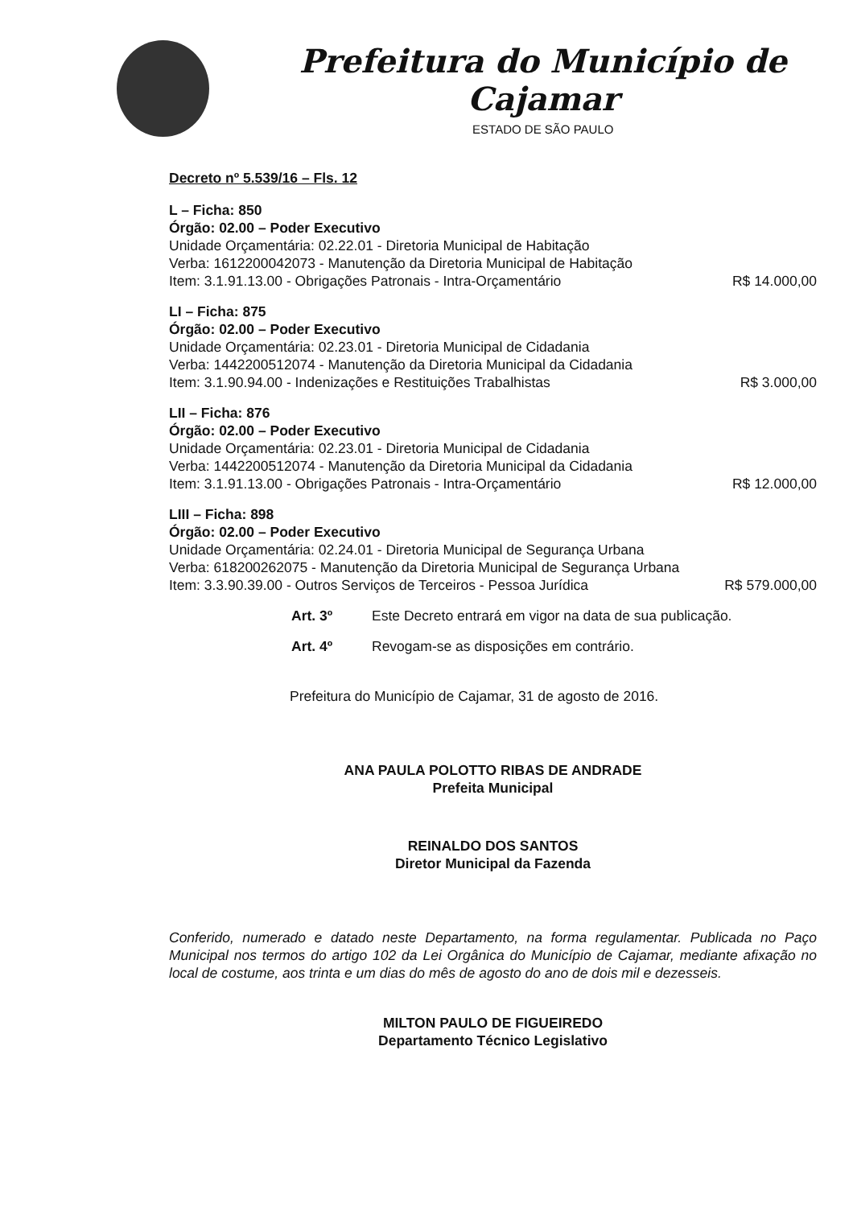Prefeitura do Município de Cajamar
ESTADO DE SÃO PAULO
Decreto nº 5.539/16 – Fls. 12
L – Ficha: 850
Órgão: 02.00 – Poder Executivo
Unidade Orçamentária: 02.22.01 - Diretoria Municipal de Habitação
Verba: 1612200042073 - Manutenção da Diretoria Municipal de Habitação
Item: 3.1.91.13.00 - Obrigações Patronais - Intra-Orçamentário R$ 14.000,00
LI – Ficha: 875
Órgão: 02.00 – Poder Executivo
Unidade Orçamentária: 02.23.01 - Diretoria Municipal de Cidadania
Verba: 1442200512074 - Manutenção da Diretoria Municipal da Cidadania
Item: 3.1.90.94.00 - Indenizações e Restituições Trabalhistas R$ 3.000,00
LII – Ficha: 876
Órgão: 02.00 – Poder Executivo
Unidade Orçamentária: 02.23.01 - Diretoria Municipal de Cidadania
Verba: 1442200512074 - Manutenção da Diretoria Municipal da Cidadania
Item: 3.1.91.13.00 - Obrigações Patronais - Intra-Orçamentário R$ 12.000,00
LIII – Ficha: 898
Órgão: 02.00 – Poder Executivo
Unidade Orçamentária: 02.24.01 - Diretoria Municipal de Segurança Urbana
Verba: 618200262075 - Manutenção da Diretoria Municipal de Segurança Urbana
Item: 3.3.90.39.00 - Outros Serviços de Terceiros - Pessoa Jurídica R$ 579.000,00
Art. 3º Este Decreto entrará em vigor na data de sua publicação.
Art. 4º Revogam-se as disposições em contrário.
Prefeitura do Município de Cajamar, 31 de agosto de 2016.
ANA PAULA POLOTTO RIBAS DE ANDRADE
Prefeita Municipal
REINALDO DOS SANTOS
Diretor Municipal da Fazenda
Conferido, numerado e datado neste Departamento, na forma regulamentar. Publicada no Paço Municipal nos termos do artigo 102 da Lei Orgânica do Município de Cajamar, mediante afixação no local de costume, aos trinta e um dias do mês de agosto do ano de dois mil e dezesseis.
MILTON PAULO DE FIGUEIREDO
Departamento Técnico Legislativo